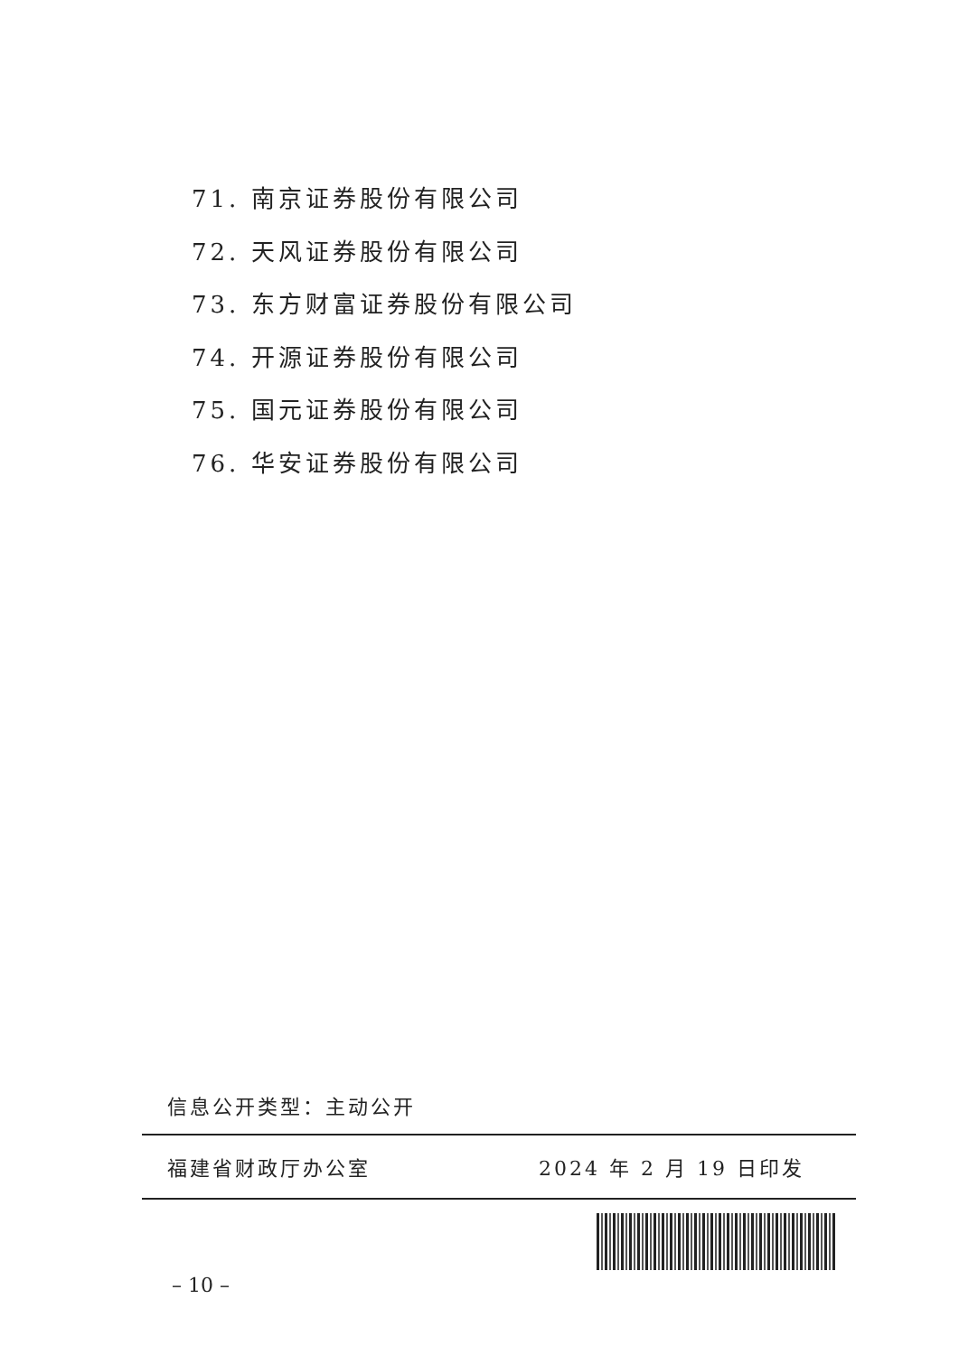71. 南京证券股份有限公司
72. 天风证券股份有限公司
73. 东方财富证券股份有限公司
74. 开源证券股份有限公司
75. 国元证券股份有限公司
76. 华安证券股份有限公司
信息公开类型：主动公开
福建省财政厅办公室 2024 年 2 月 19 日印发
– 10 –